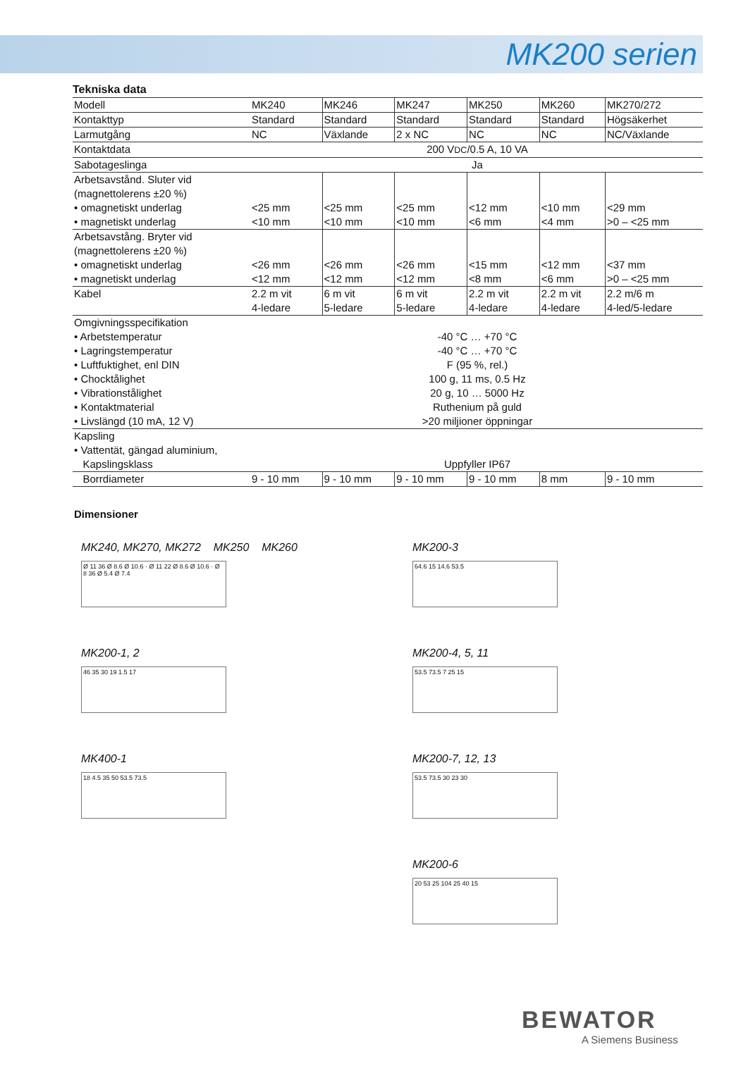MK200 serien
Tekniska data
| Modell | MK240 | MK246 | MK247 | MK250 | MK260 | MK270/272 |
| Kontakttyp | Standard | Standard | Standard | Standard | Standard | Högsäkerhet |
| Larmutgång | NC | Växlande | 2 x NC | NC | NC | NC/Växlande |
| Kontaktdata | 200 V DC /0.5 A, 10 VA | | | | | |
| Sabotageslinga | Ja | | | | | |
| Arbetsavstånd. Sluter vid (magnettolerens ±20 %) • omagnetiskt underlag • magnetiskt underlag | <25 mm <10 mm | <25 mm <10 mm | <25 mm <10 mm | <12 mm <6 mm | <10 mm <4 mm | <29 mm >0 – <25 mm |
| Arbetsavstång. Bryter vid (magnettolerens ±20 %) • omagnetiskt underlag • magnetiskt underlag | <26 mm <12 mm | <26 mm <12 mm | <26 mm <12 mm | <15 mm <8 mm | <12 mm <6 mm | <37 mm >0 – <25 mm |
| Kabel | 2.2 m vit 4-ledare | 6 m vit 5-ledare | 6 m vit 5-ledare | 2.2 m vit 4-ledare | 2.2 m vit 4-ledare | 2.2 m/6 m 4-led/5-ledare |
| Omgivningsspecifikation • Arbetstemperatur • Lagringstemperatur • Luftfuktighet, enl DIN • Chocktålighet • Vibrationstålighet • Kontaktmaterial • Livslängd (10 mA, 12 V) | -40 °C … +70 °C -40 °C … +70 °C F (95 %, rel.) 100 g, 11 ms, 0.5 Hz 20 g, 10 … 5000 Hz Ruthenium på guld >20 miljioner öppningar | | | | | |
| Kapsling • Vattentät, gängad aluminium, Kapslingsklass | Uppfyller IP67 | | | | | |
| Borrdiameter | 9 - 10 mm | 9 - 10 mm | 9 - 10 mm | 9 - 10 mm | 8 mm | 9 - 10 mm |
Dimensioner
MK240, MK270, MK272 MK250 MK260
Ø 11 36 Ø 8.6 Ø 10.6 · Ø 11 22 Ø 8.6 Ø 10.6 · Ø 8 36 Ø 5.4 Ø 7.4
MK200-3
64.6 15 14.6 53.5
MK200-1, 2
46 35 30 19 1.5 17
MK200-4, 5, 11
53.5 73.5 7 25 15
MK400-1
18 4.5 35 50 53.5 73.5
MK200-7, 12, 13
53.5 73.5 30 23 30
MK200-6
20 53 25 104 25 40 15
BEWATOR
A Siemens Business